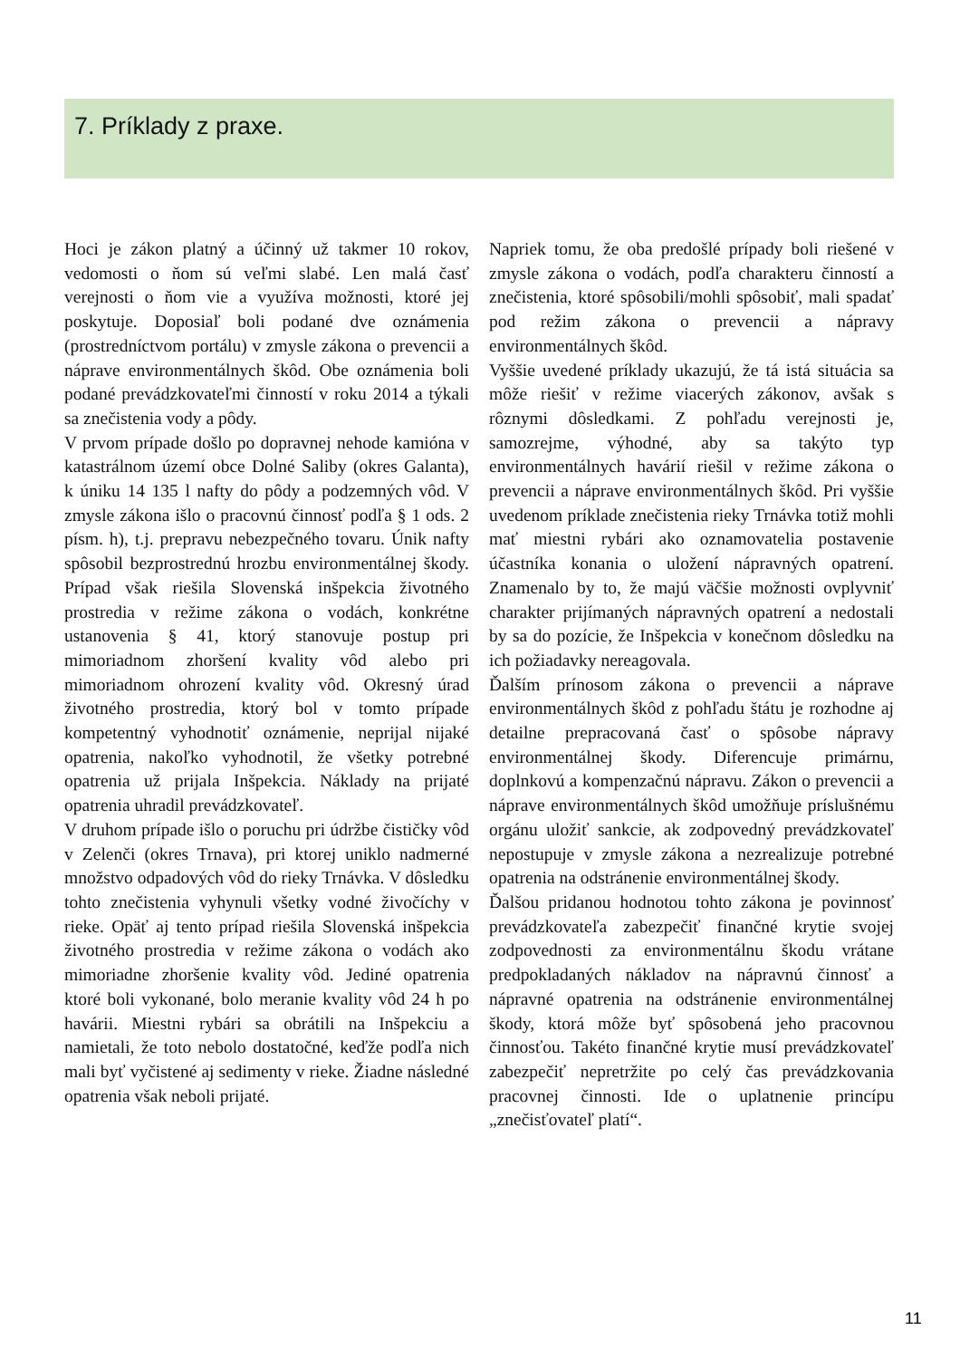7. Príklady z praxe.
Hoci je zákon platný a účinný už takmer 10 rokov, vedomosti o ňom sú veľmi slabé. Len malá časť verejnosti o ňom vie a využíva možnosti, ktoré jej poskytuje. Doposiaľ boli podané dve oznámenia (prostredníctvom portálu) v zmysle zákona o prevencii a náprave environmentálnych škôd. Obe oznámenia boli podané prevádzkovateľmi činností v roku 2014 a týkali sa znečistenia vody a pôdy.
V prvom prípade došlo po dopravnej nehode kamióna v katastrálnom území obce Dolné Saliby (okres Galanta), k úniku 14 135 l nafty do pôdy a podzemných vôd. V zmysle zákona išlo o pracovnú činnosť podľa § 1 ods. 2 písm. h), t.j. prepravu nebezpečného tovaru. Únik nafty spôsobil bezprostrednú hrozbu environmentálnej škody. Prípad však riešila Slovenská inšpekcia životného prostredia v režime zákona o vodách, konkrétne ustanovenia § 41, ktorý stanovuje postup pri mimoriadnom zhoršení kvality vôd alebo pri mimoriadnom ohrození kvality vôd. Okresný úrad životného prostredia, ktorý bol v tomto prípade kompetentný vyhodnotiť oznámenie, neprijal nijaké opatrenia, nakoľko vyhodnotil, že všetky potrebné opatrenia už prijala Inšpekcia. Náklady na prijaté opatrenia uhradil prevádzkovateľ.
V druhom prípade išlo o poruchu pri údržbe čističky vôd v Zelenči (okres Trnava), pri ktorej uniklo nadmerné množstvo odpadových vôd do rieky Trnávka. V dôsledku tohto znečistenia vyhynuli všetky vodné živočíchy v rieke. Opäť aj tento prípad riešila Slovenská inšpekcia životného prostredia v režime zákona o vodách ako mimoriadne zhoršenie kvality vôd. Jediné opatrenia ktoré boli vykonané, bolo meranie kvality vôd 24 h po havárii. Miestni rybári sa obrátili na Inšpekciu a namietali, že toto nebolo dostatočné, keďže podľa nich mali byť vyčistené aj sedimenty v rieke. Žiadne následné opatrenia však neboli prijaté.
Napriek tomu, že oba predošlé prípady boli riešené v zmysle zákona o vodách, podľa charakteru činností a znečistenia, ktoré spôsobili/mohli spôsobiť, mali spadať pod režim zákona o prevencii a nápravy environmentálnych škôd.
Vyššie uvedené príklady ukazujú, že tá istá situácia sa môže riešiť v režime viacerých zákonov, avšak s rôznymi dôsledkami. Z pohľadu verejnosti je, samozrejme, výhodné, aby sa takýto typ environmentálnych havárií riešil v režime zákona o prevencii a náprave environmentálnych škôd. Pri vyššie uvedenom príklade znečistenia rieky Trnávka totiž mohli mať miestni rybári ako oznamovatelia postavenie účastníka konania o uložení nápravných opatrení. Znamenalo by to, že majú väčšie možnosti ovplyvniť charakter prijímaných nápravných opatrení a nedostali by sa do pozície, že Inšpekcia v konečnom dôsledku na ich požiadavky nereagovala.
Ďalším prínosom zákona o prevencii a náprave environmentálnych škôd z pohľadu štátu je rozhodne aj detailne prepracovaná časť o spôsobe nápravy environmentálnej škody. Diferencuje primárnu, doplnkovú a kompenzačnú nápravu. Zákon o prevencii a náprave environmentálnych škôd umožňuje príslušnému orgánu uložiť sankcie, ak zodpovedný prevádzkovateľ nepostupuje v zmysle zákona a nezrealizuje potrebné opatrenia na odstránenie environmentálnej škody.
Ďalšou pridanou hodnotou tohto zákona je povinnosť prevádzkovateľa zabezpečiť finančné krytie svojej zodpovednosti za environmentálnu škodu vrátane predpokladaných nákladov na nápravnú činnosť a nápravné opatrenia na odstránenie environmentálnej škody, ktorá môže byť spôsobená jeho pracovnou činnosťou. Takéto finančné krytie musí prevádzkovateľ zabezpečiť nepretržite po celý čas prevádzkovania pracovnej činnosti. Ide o uplatnenie princípu „znečisťovateľ platí“.
11